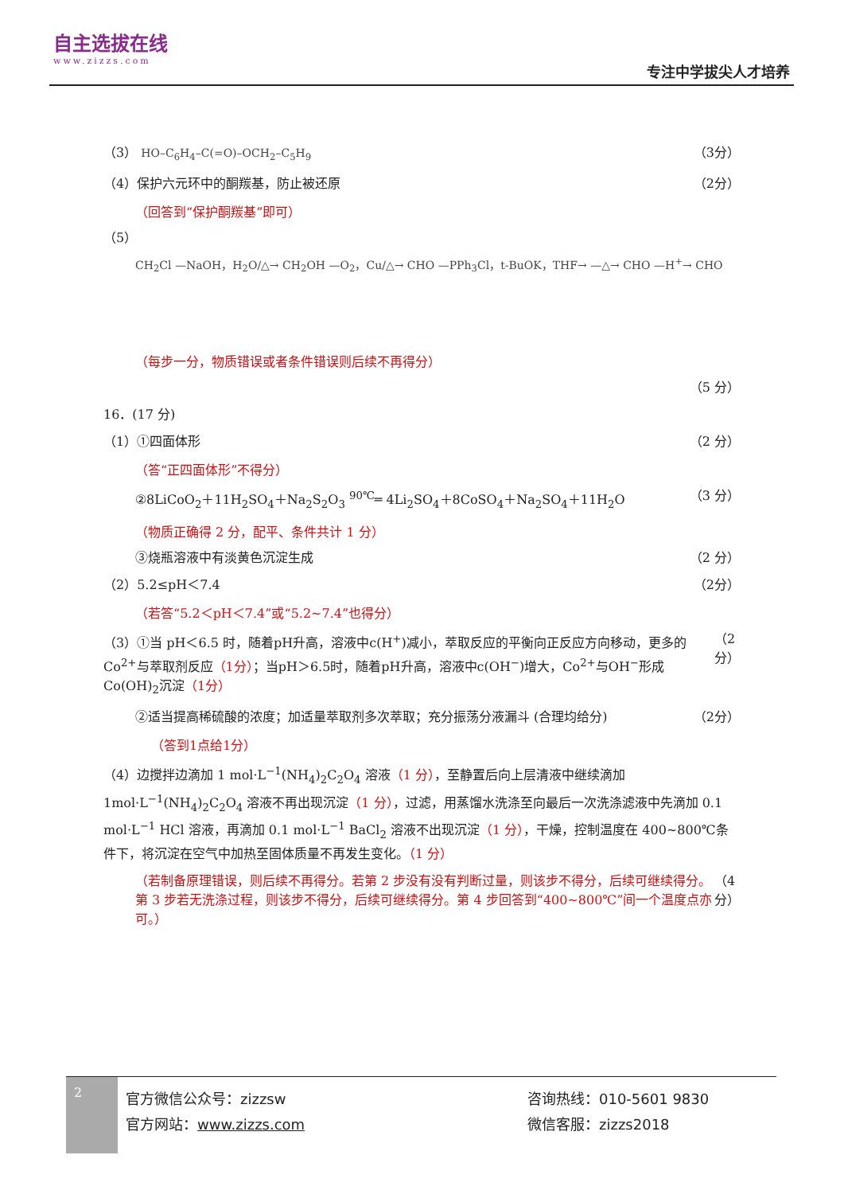自主选拔在线
www.zizzs.com
专注中学拔尖人才培养
（3） HO–C<sub>6</sub>H<sub>4</sub>–C(=O)–OCH<sub>2</sub>–C<sub>5</sub>H<sub>9</sub> （3分）
（4）保护六元环中的酮羰基，防止被还原 （2分）
（回答到“保护酮羰基”即可）
（5）
CH<sub>2</sub>Cl —NaOH，H<sub>2</sub>O/△→ CH<sub>2</sub>OH —O<sub>2</sub>，Cu/△→ CHO —PPh<sub>3</sub>Cl，t-BuOK，THF→ —△→ CHO —H<sup>+</sup>→ CHO
（每步一分，物质错误或者条件错误则后续不再得分）
（5 分）
16．(17 分)
（1）①四面体形 （2 分）
（答“正四面体形”不得分）
②8LiCoO<sub>2</sub>＋11H<sub>2</sub>SO<sub>4</sub>＋Na<sub>2</sub>S<sub>2</sub>O<sub>3</sub> <sup>90℃</sup>═ 4Li<sub>2</sub>SO<sub>4</sub>＋8CoSO<sub>4</sub>＋Na<sub>2</sub>SO<sub>4</sub>＋11H<sub>2</sub>O （3 分）
（物质正确得 2 分，配平、条件共计 1 分）
③烧瓶溶液中有淡黄色沉淀生成 （2 分）
（2）5.2≤pH＜7.4 （2分）
（若答“5.2＜pH＜7.4”或“5.2~7.4”也得分）
（3）①当 pH＜6.5 时，随着pH升高，溶液中c(H<sup>+</sup>)减小，萃取反应的平衡向正反应方向移动，更多的Co<sup>2+</sup>与萃取剂反应（1分）；当pH＞6.5时，随着pH升高，溶液中c(OH<sup>−</sup>)增大，Co<sup>2+</sup>与OH<sup>−</sup>形成Co(OH)<sub>2</sub>沉淀（1分） （2分）
②适当提高稀硫酸的浓度；加适量萃取剂多次萃取；充分振荡分液漏斗 (合理均给分) （2分）
（答到1点给1分）
（4）边搅拌边滴加 1 mol·L<sup>−1</sup>(NH<sub>4</sub>)<sub>2</sub>C<sub>2</sub>O<sub>4</sub> 溶液（1 分），至静置后向上层清液中继续滴加 1mol·L<sup>−1</sup>(NH<sub>4</sub>)<sub>2</sub>C<sub>2</sub>O<sub>4</sub> 溶液不再出现沉淀（1 分），过滤，用蒸馏水洗涤至向最后一次洗涤滤液中先滴加 0.1 mol·L<sup>−1</sup> HCl 溶液，再滴加 0.1 mol·L<sup>−1</sup> BaCl<sub>2</sub> 溶液不出现沉淀（1 分），干燥，控制温度在 400~800℃条件下，将沉淀在空气中加热至固体质量不再发生变化。（1 分）
（若制备原理错误，则后续不再得分。若第 2 步没有没有判断过量，则该步不得分，后续可继续得分。第 3 步若无洗涤过程，则该步不得分，后续可继续得分。第 4 步回答到“400~800℃”间一个温度点亦可。） （4 分）
2
官方微信公众号：zizzsw
官方网站：www.zizzs.com
咨询热线：010-5601 9830
微信客服：zizzs2018